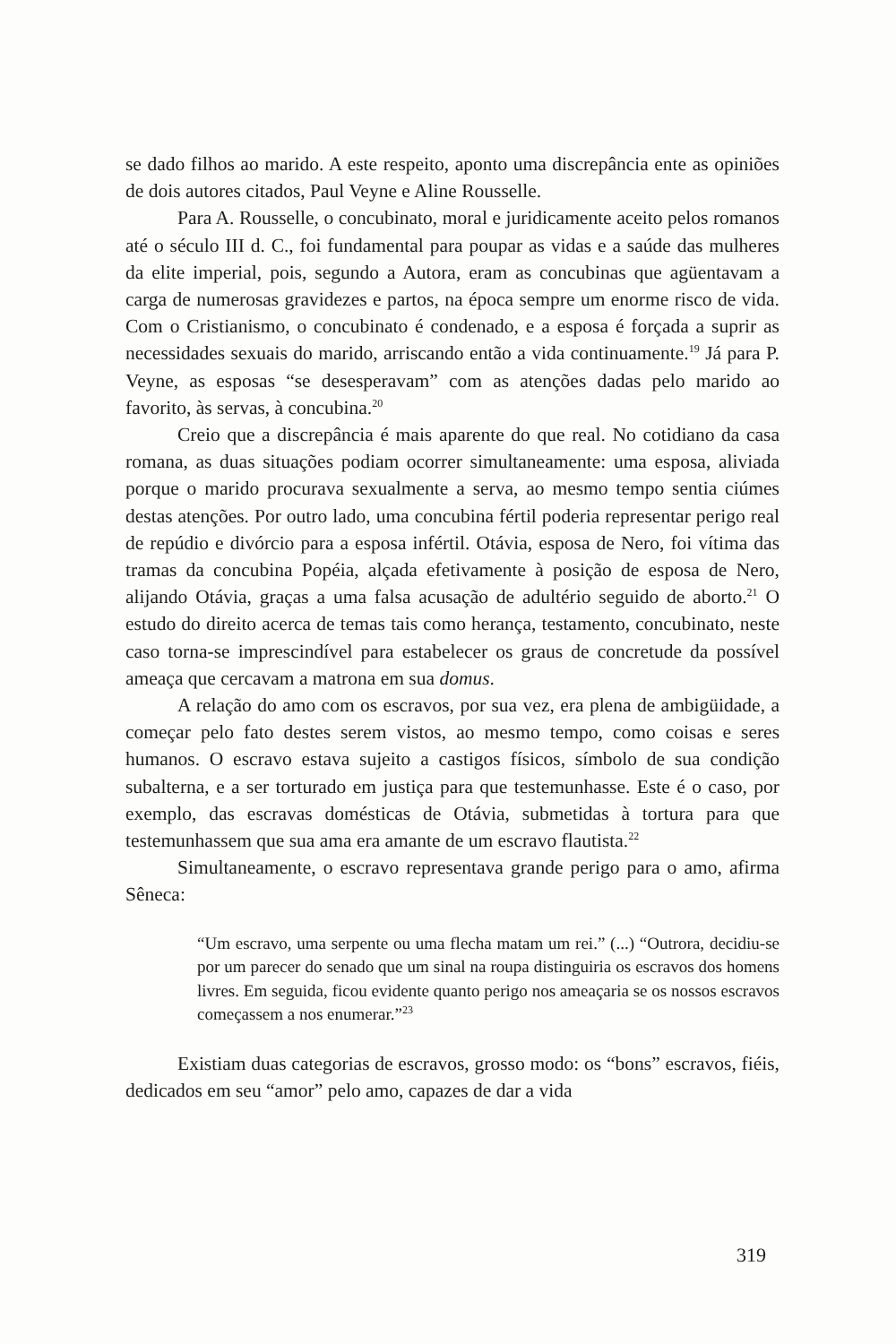se dado filhos ao marido. A este respeito, aponto uma discrepância ente as opiniões de dois autores citados, Paul Veyne e Aline Rousselle.
Para A. Rousselle, o concubinato, moral e juridicamente aceito pelos romanos até o século III d. C., foi fundamental para poupar as vidas e a saúde das mulheres da elite imperial, pois, segundo a Autora, eram as concubinas que agüentavam a carga de numerosas gravidezes e partos, na época sempre um enorme risco de vida. Com o Cristianismo, o concubinato é condenado, e a esposa é forçada a suprir as necessidades sexuais do marido, arriscando então a vida continuamente.<sup>19</sup> Já para P. Veyne, as esposas “se desesperavam” com as atenções dadas pelo marido ao favorito, às servas, à concubina.<sup>20</sup>
Creio que a discrepância é mais aparente do que real. No cotidiano da casa romana, as duas situações podiam ocorrer simultaneamente: uma esposa, aliviada porque o marido procurava sexualmente a serva, ao mesmo tempo sentia ciúmes destas atenções. Por outro lado, uma concubina fértil poderia representar perigo real de repúdio e divórcio para a esposa infértil. Otávia, esposa de Nero, foi vítima das tramas da concubina Popéia, alçada efetivamente à posição de esposa de Nero, alijando Otávia, graças a uma falsa acusação de adultério seguido de aborto.<sup>21</sup> O estudo do direito acerca de temas tais como herança, testamento, concubinato, neste caso torna-se imprescindível para estabelecer os graus de concretude da possível ameaça que cercavam a matrona em sua domus.
A relação do amo com os escravos, por sua vez, era plena de ambigüidade, a começar pelo fato destes serem vistos, ao mesmo tempo, como coisas e seres humanos. O escravo estava sujeito a castigos físicos, símbolo de sua condição subalterna, e a ser torturado em justiça para que testemunhasse. Este é o caso, por exemplo, das escravas domésticas de Otávia, submetidas à tortura para que testemunhassem que sua ama era amante de um escravo flautista.<sup>22</sup>
Simultaneamente, o escravo representava grande perigo para o amo, afirma Sêneca:
“Um escravo, uma serpente ou uma flecha matam um rei.” (...) “Outrora, decidiu-se por um parecer do senado que um sinal na roupa distinguiria os escravos dos homens livres. Em seguida, ficou evidente quanto perigo nos ameaçaria se os nossos escravos começassem a nos enumerar.”<sup>23</sup>
Existiam duas categorias de escravos, grosso modo: os “bons” escravos, fiéis, dedicados em seu “amor” pelo amo, capazes de dar a vida
319